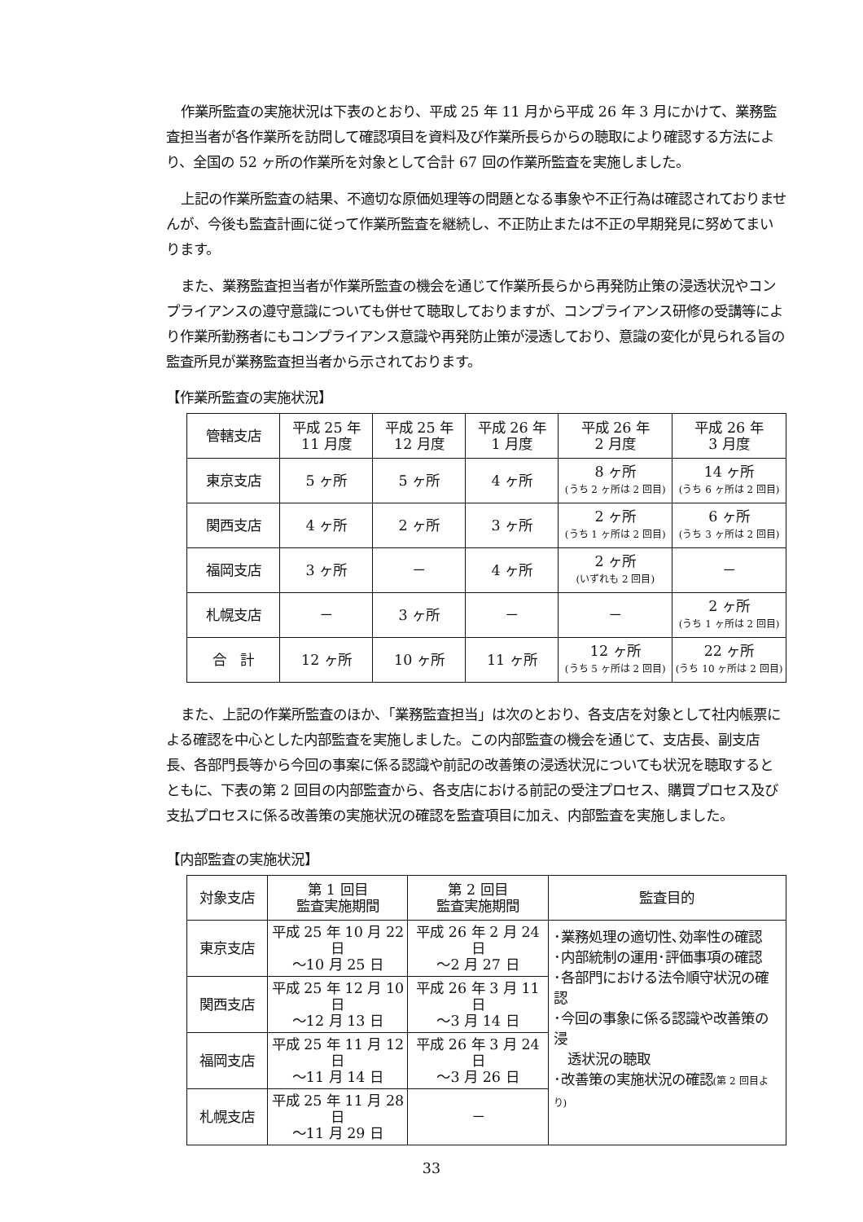作業所監査の実施状況は下表のとおり、平成 25 年 11 月から平成 26 年 3 月にかけて、業務監査担当者が各作業所を訪問して確認項目を資料及び作業所長らからの聴取により確認する方法により、全国の 52 ヶ所の作業所を対象として合計 67 回の作業所監査を実施しました。
上記の作業所監査の結果、不適切な原価処理等の問題となる事象や不正行為は確認されておりませんが、今後も監査計画に従って作業所監査を継続し、不正防止または不正の早期発見に努めてまいります。
また、業務監査担当者が作業所監査の機会を通じて作業所長らから再発防止策の浸透状況やコンプライアンスの遵守意識についても併せて聴取しておりますが、コンプライアンス研修の受講等により作業所勤務者にもコンプライアンス意識や再発防止策が浸透しており、意識の変化が見られる旨の監査所見が業務監査担当者から示されております。
【作業所監査の実施状況】
| 管轄支店 | 平成 25 年 11 月度 | 平成 25 年 12 月度 | 平成 26 年 1 月度 | 平成 26 年 2 月度 | 平成 26 年 3 月度 |
| --- | --- | --- | --- | --- | --- |
| 東京支店 | 5 ヶ所 | 5 ヶ所 | 4 ヶ所 | 8 ヶ所 (うち 2 ヶ所は 2 回目) | 14 ヶ所 (うち 6 ヶ所は 2 回目) |
| 関西支店 | 4 ヶ所 | 2 ヶ所 | 3 ヶ所 | 2 ヶ所 (うち 1 ヶ所は 2 回目) | 6 ヶ所 (うち 3 ヶ所は 2 回目) |
| 福岡支店 | 3 ヶ所 | － | 4 ヶ所 | 2 ヶ所 (いずれも 2 回目) | － |
| 札幌支店 | － | 3 ヶ所 | － | － | 2 ヶ所 (うち 1 ヶ所は 2 回目) |
| 合 計 | 12 ヶ所 | 10 ヶ所 | 11 ヶ所 | 12 ヶ所 (うち 5 ヶ所は 2 回目) | 22 ヶ所 (うち 10 ヶ所は 2 回目) |
また、上記の作業所監査のほか、「業務監査担当」は次のとおり、各支店を対象として社内帳票による確認を中心とした内部監査を実施しました。この内部監査の機会を通じて、支店長、副支店長、各部門長等から今回の事案に係る認識や前記の改善策の浸透状況についても状況を聴取するとともに、下表の第 2 回目の内部監査から、各支店における前記の受注プロセス、購買プロセス及び支払プロセスに係る改善策の実施状況の確認を監査項目に加え、内部監査を実施しました。
【内部監査の実施状況】
| 対象支店 | 第 1 回目 監査実施期間 | 第 2 回目 監査実施期間 | 監査目的 |
| --- | --- | --- | --- |
| 東京支店 | 平成 25 年 10 月 22 日 ～10 月 25 日 | 平成 26 年 2 月 24 日 ～2 月 27 日 | ･業務処理の適切性､効率性の確認 ･内部統制の運用･評価事項の確認 ･各部門における法令順守状況の確認 ･今回の事象に係る認識や改善策の浸 透状況の聴取 ･改善策の実施状況の確認 (第 2 回目より) |
| 関西支店 | 平成 25 年 12 月 10 日 ～12 月 13 日 | 平成 26 年 3 月 11 日 ～3 月 14 日 | |
| 福岡支店 | 平成 25 年 11 月 12 日 ～11 月 14 日 | 平成 26 年 3 月 24 日 ～3 月 26 日 | |
| 札幌支店 | 平成 25 年 11 月 28 日 ～11 月 29 日 | － | |
33